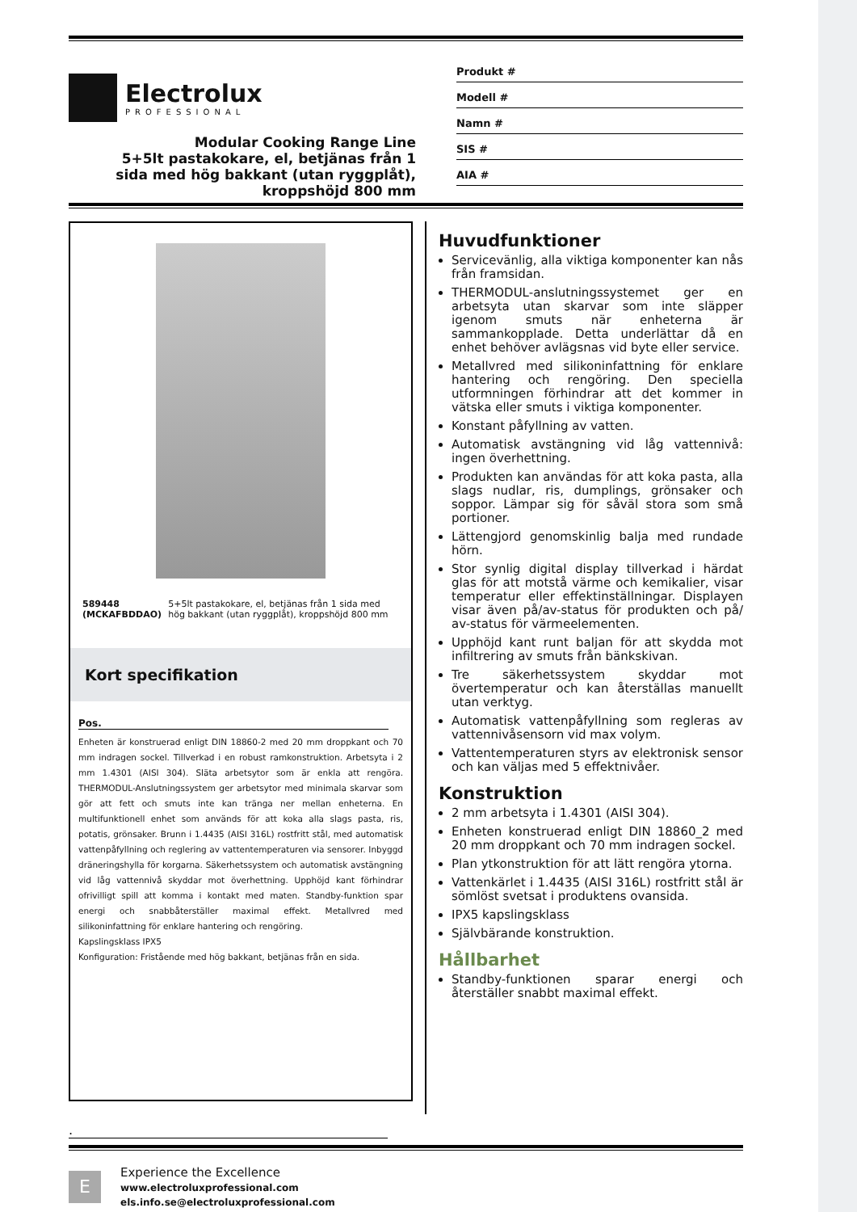Electrolux
PROFESSIONAL
Modular Cooking Range Line
5+5lt pastakokare, el, betjänas från 1
sida med hög bakkant (utan ryggplåt),
kroppshöjd 800 mm
Produkt #
Modell #
Namn #
SIS #
AIA #
589448 (MCKAFBDDAO) 5+5lt pastakokare, el, betjänas från 1 sida med hög bakkant (utan ryggplåt), kroppshöjd 800 mm
Kort specifikation
Pos.
Enheten är konstruerad enligt DIN 18860-2 med 20 mm droppkant och 70 mm indragen sockel. Tillverkad i en robust ramkonstruktion. Arbetsyta i 2 mm 1.4301 (AISI 304). Släta arbetsytor som är enkla att rengöra. THERMODUL-Anslutningssystem ger arbetsytor med minimala skarvar som gör att fett och smuts inte kan tränga ner mellan enheterna. En multifunktionell enhet som används för att koka alla slags pasta, ris, potatis, grönsaker. Brunn i 1.4435 (AISI 316L) rostfritt stål, med automatisk vattenpåfyllning och reglering av vattentemperaturen via sensorer. Inbyggd dräneringshylla för korgarna. Säkerhetssystem och automatisk avstängning vid låg vattennivå skyddar mot överhettning. Upphöjd kant förhindrar ofrivilligt spill att komma i kontakt med maten. Standby-funktion spar energi och snabbåterställer maximal effekt. Metallvred med silikoninfattning för enklare hantering och rengöring.
Kapslingsklass IPX5
Konfiguration: Fristående med hög bakkant, betjänas från en sida.
Huvudfunktioner
Servicevänlig, alla viktiga komponenter kan nås från framsidan.
THERMODUL-anslutningssystemet ger en arbetsyta utan skarvar som inte släpper igenom smuts när enheterna är sammankopplade. Detta underlättar då en enhet behöver avlägsnas vid byte eller service.
Metallvred med silikoninfattning för enklare hantering och rengöring. Den speciella utformningen förhindrar att det kommer in vätska eller smuts i viktiga komponenter.
Konstant påfyllning av vatten.
Automatisk avstängning vid låg vattennivå: ingen överhettning.
Produkten kan användas för att koka pasta, alla slags nudlar, ris, dumplings, grönsaker och soppor. Lämpar sig för såväl stora som små portioner.
Lättengjord genomskinlig balja med rundade hörn.
Stor synlig digital display tillverkad i härdat glas för att motstå värme och kemikalier, visar temperatur eller effektinställningar. Displayen visar även på/av-status för produkten och på/ av-status för värmeelementen.
Upphöjd kant runt baljan för att skydda mot infiltrering av smuts från bänkskivan.
Tre säkerhetssystem skyddar mot övertemperatur och kan återställas manuellt utan verktyg.
Automatisk vattenpåfyllning som regleras av vattennivåsensorn vid max volym.
Vattentemperaturen styrs av elektronisk sensor och kan väljas med 5 effektnivåer.
Konstruktion
2 mm arbetsyta i 1.4301 (AISI 304).
Enheten konstruerad enligt DIN 18860_2 med 20 mm droppkant och 70 mm indragen sockel.
Plan ytkonstruktion för att lätt rengöra ytorna.
Vattenkärlet i 1.4435 (AISI 316L) rostfritt stål är sömlöst svetsat i produktens ovansida.
IPX5 kapslingsklass
Självbärande konstruktion.
Hållbarhet
Standby-funktionen sparar energi och återställer snabbt maximal effekt.
.
E
Experience the Excellence
www.electroluxprofessional.com
els.info.se@electroluxprofessional.com